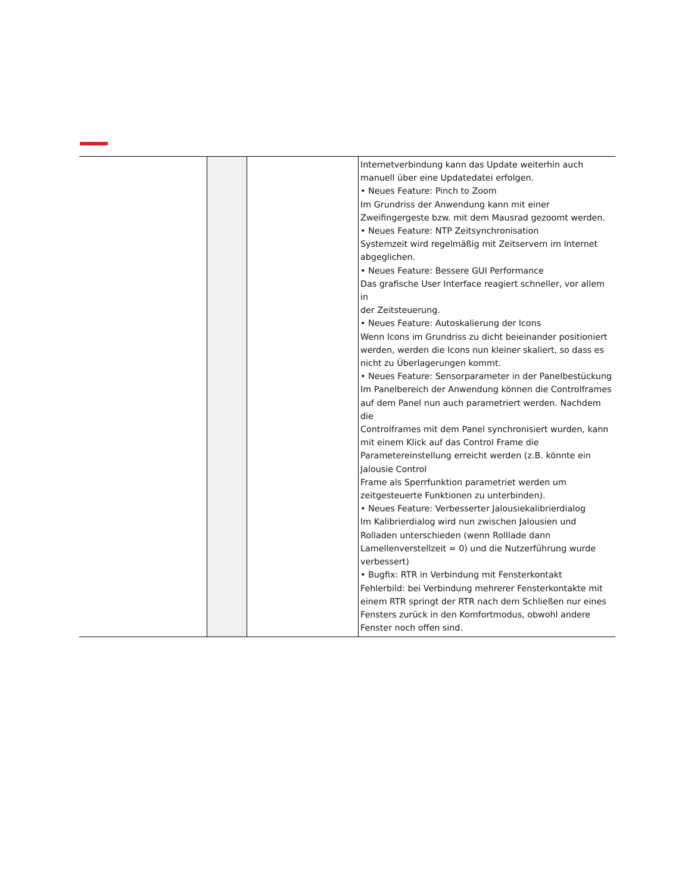| | | | Internetverbindung kann das Update weiterhin auch manuell über eine Updatedatei erfolgen. • Neues Feature: Pinch to Zoom Im Grundriss der Anwendung kann mit einer Zweifingergeste bzw. mit dem Mausrad gezoomt werden. • Neues Feature: NTP Zeitsynchronisation Systemzeit wird regelmäßig mit Zeitservern im Internet abgeglichen. • Neues Feature: Bessere GUI Performance Das grafische User Interface reagiert schneller, vor allem in der Zeitsteuerung. • Neues Feature: Autoskalierung der Icons Wenn Icons im Grundriss zu dicht beieinander positioniert werden, werden die Icons nun kleiner skaliert, so dass es nicht zu Überlagerungen kommt. • Neues Feature: Sensorparameter in der Panelbestückung Im Panelbereich der Anwendung können die Controlframes auf dem Panel nun auch parametriert werden. Nachdem die Controlframes mit dem Panel synchronisiert wurden, kann mit einem Klick auf das Control Frame die Parametereinstellung erreicht werden (z.B. könnte ein Jalousie Control Frame als Sperrfunktion parametriet werden um zeitgesteuerte Funktionen zu unterbinden). • Neues Feature: Verbesserter Jalousiekalibrierdialog Im Kalibrierdialog wird nun zwischen Jalousien und Rolladen unterschieden (wenn Rolllade dann Lamellenverstellzeit = 0) und die Nutzerführung wurde verbessert) • Bugfix: RTR in Verbindung mit Fensterkontakt Fehlerbild: bei Verbindung mehrerer Fensterkontakte mit einem RTR springt der RTR nach dem Schließen nur eines Fensters zurück in den Komfortmodus, obwohl andere Fenster noch offen sind. |